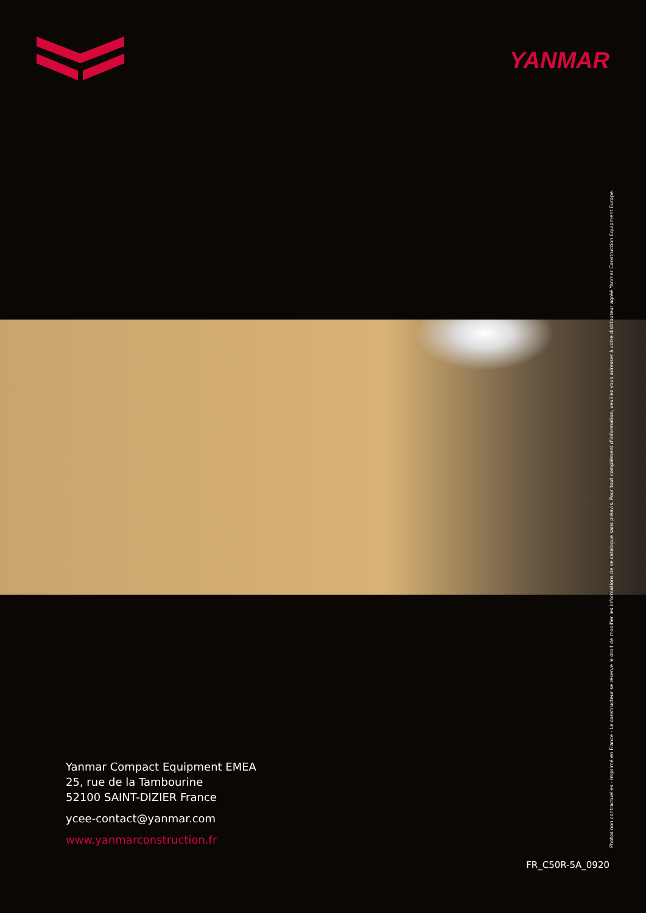YANMAR
Yanmar Compact Equipment EMEA
25, rue de la Tambourine
52100 SAINT-DIZIER France
ycee-contact@yanmar.com
www.yanmarconstruction.fr
FR_C50R-5A_0920
Photos non contractuelles - Imprimé en France - Le constructeur se réserve le droit de modifier les informations de ce catalogue sans préavis. Pour tout complément d'information, veuillez vous adresser à votre distributeur agréé Yanmar Construction Equipment Europe.